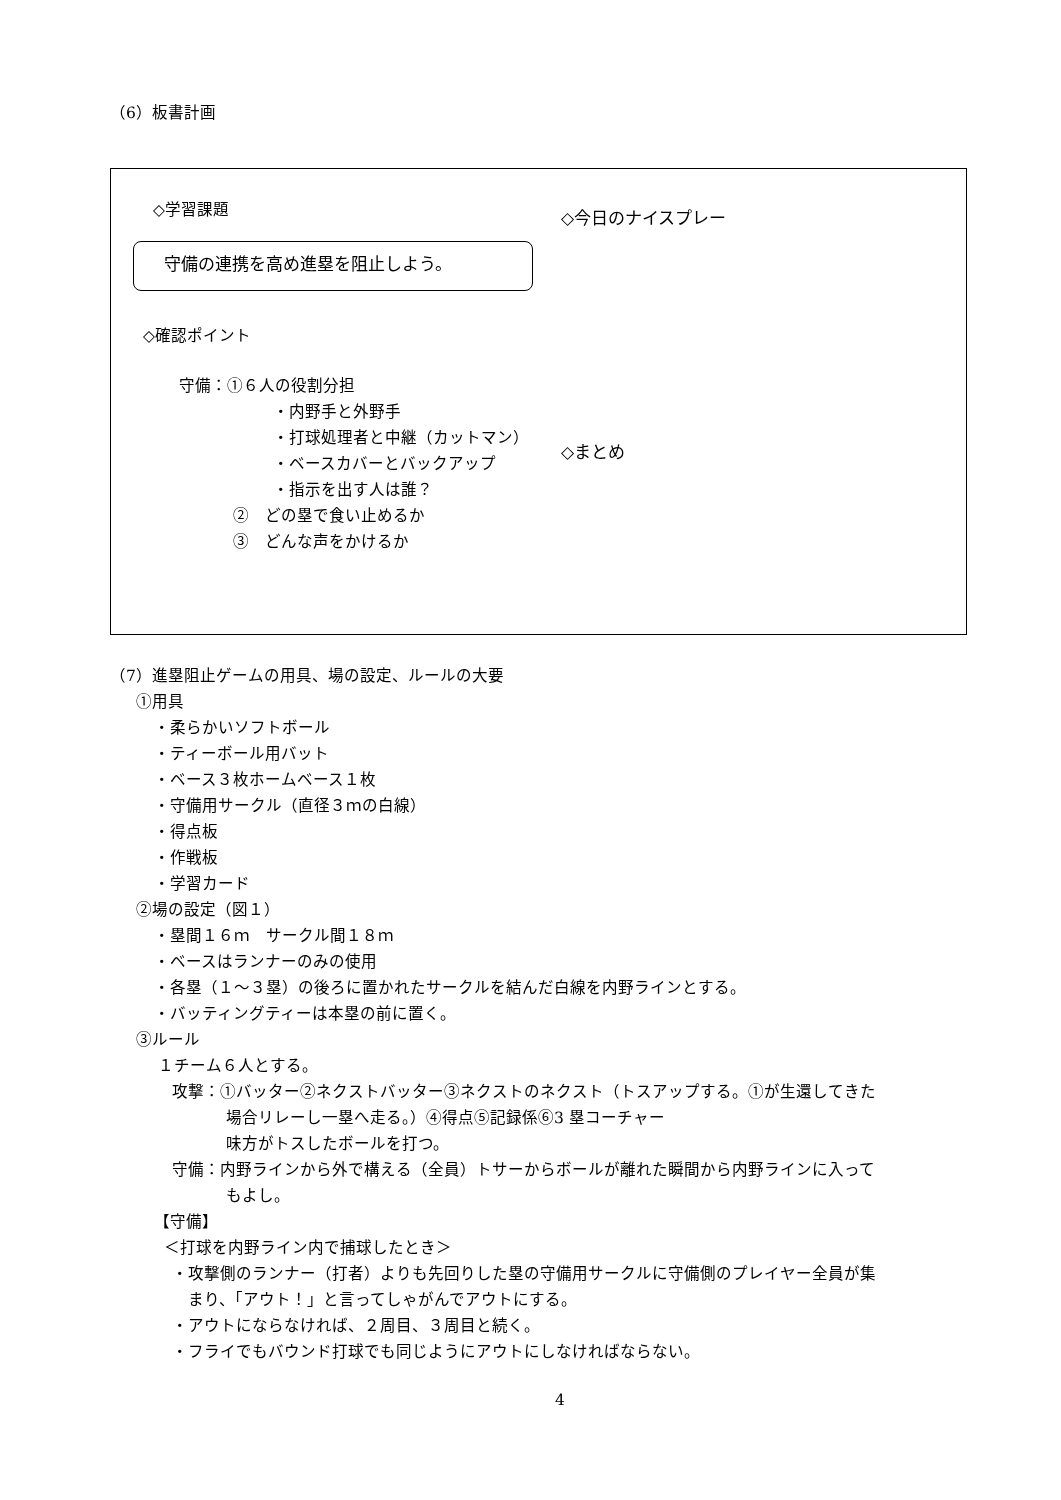（6）板書計画
◇学習課題
守備の連携を高め進塁を阻止しよう。
◇確認ポイント
守備：①６人の役割分担
・内野手と外野手
・打球処理者と中継（カットマン）
・ベースカバーとバックアップ
・指示を出す人は誰？
②　どの塁で食い止めるか
③　どんな声をかけるか
◇今日のナイスプレー
◇まとめ
（7）進塁阻止ゲームの用具、場の設定、ルールの大要
①用具
・柔らかいソフトボール
・ティーボール用バット
・ベース３枚ホームベース１枚
・守備用サークル（直径３ｍの白線）
・得点板
・作戦板
・学習カード
②場の設定（図１）
・塁間１６ｍ　サークル間１８ｍ
・ベースはランナーのみの使用
・各塁（１～３塁）の後ろに置かれたサークルを結んだ白線を内野ラインとする。
・バッティングティーは本塁の前に置く。
③ルール
１チーム６人とする。
攻撃：①バッター②ネクストバッター③ネクストのネクスト（トスアップする。①が生還してきた
場合リレーし一塁へ走る。）④得点⑤記録係⑥3 塁コーチャー
味方がトスしたボールを打つ。
守備：内野ラインから外で構える（全員）トサーからボールが離れた瞬間から内野ラインに入って
もよし。
【守備】
＜打球を内野ライン内で捕球したとき＞
・攻撃側のランナー（打者）よりも先回りした塁の守備用サークルに守備側のプレイヤー全員が集
まり、「アウト！」と言ってしゃがんでアウトにする。
・アウトにならなければ、２周目、３周目と続く。
・フライでもバウンド打球でも同じようにアウトにしなければならない。
4